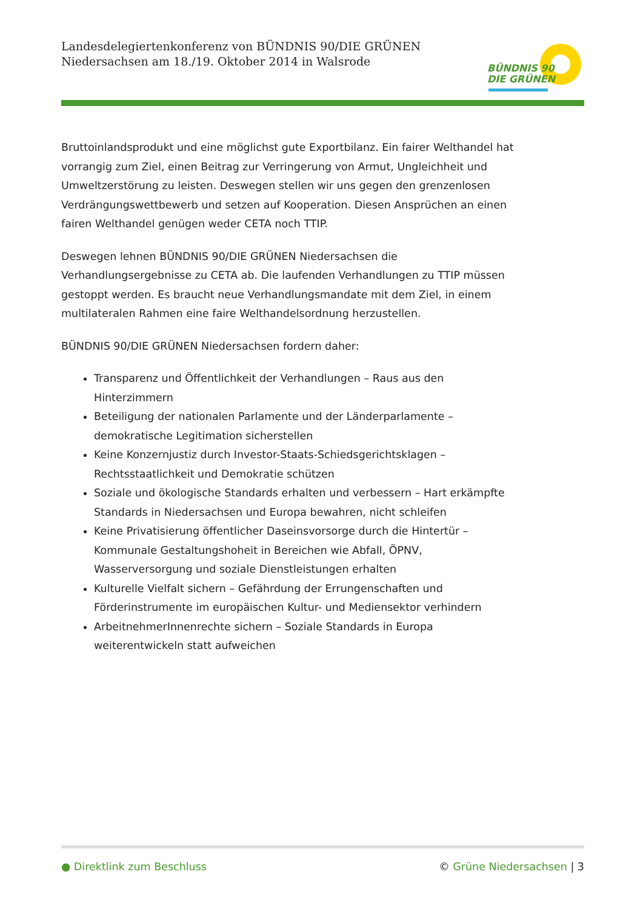Landesdelegiertenkonferenz von BÜNDNIS 90/DIE GRÜNEN
Niedersachsen am 18./19. Oktober 2014 in Walsrode
BÜNDNIS 90
DIE GRÜNEN
Bruttoinlandsprodukt und eine möglichst gute Exportbilanz. Ein fairer Welthandel hat vorrangig zum Ziel, einen Beitrag zur Verringerung von Armut, Ungleichheit und Umweltzerstörung zu leisten. Deswegen stellen wir uns gegen den grenzenlosen Verdrängungswettbewerb und setzen auf Kooperation. Diesen Ansprüchen an einen fairen Welthandel genügen weder CETA noch TTIP.
Deswegen lehnen BÜNDNIS 90/DIE GRÜNEN Niedersachsen die Verhandlungsergebnisse zu CETA ab. Die laufenden Verhandlungen zu TTIP müssen gestoppt werden. Es braucht neue Verhandlungsmandate mit dem Ziel, in einem multilateralen Rahmen eine faire Welthandelsordnung herzustellen.
BÜNDNIS 90/DIE GRÜNEN Niedersachsen fordern daher:
Transparenz und Öffentlichkeit der Verhandlungen – Raus aus den Hinterzimmern
Beteiligung der nationalen Parlamente und der Länderparlamente – demokratische Legitimation sicherstellen
Keine Konzernjustiz durch Investor-Staats-Schiedsgerichtsklagen – Rechtsstaatlichkeit und Demokratie schützen
Soziale und ökologische Standards erhalten und verbessern – Hart erkämpfte Standards in Niedersachsen und Europa bewahren, nicht schleifen
Keine Privatisierung öffentlicher Daseinsvorsorge durch die Hintertür – Kommunale Gestaltungshoheit in Bereichen wie Abfall, ÖPNV, Wasserversorgung und soziale Dienstleistungen erhalten
Kulturelle Vielfalt sichern – Gefährdung der Errungenschaften und Förderinstrumente im europäischen Kultur- und Mediensektor verhindern
ArbeitnehmerInnenrechte sichern – Soziale Standards in Europa weiterentwickeln statt aufweichen
● Direktlink zum Beschluss © Grüne Niedersachsen | 3